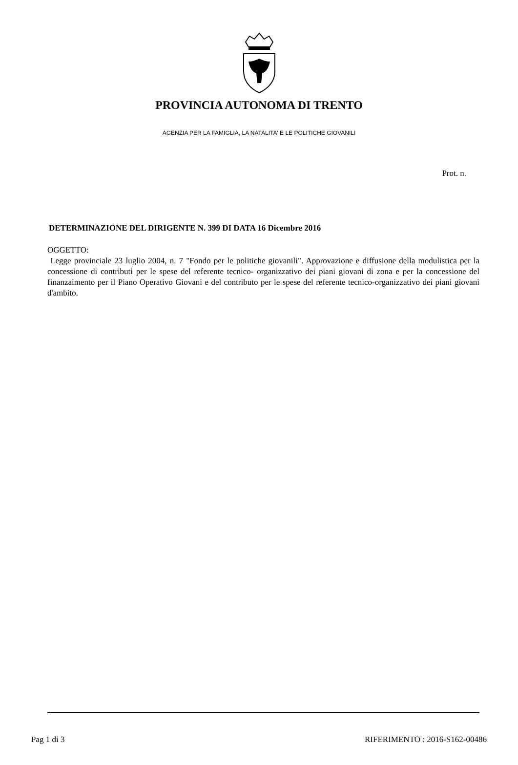PROVINCIA AUTONOMA DI TRENTO
AGENZIA PER LA FAMIGLIA, LA NATALITA' E LE POLITICHE GIOVANILI
Prot. n.
DETERMINAZIONE DEL DIRIGENTE N. 399 DI DATA 16 Dicembre 2016
OGGETTO:
Legge provinciale 23 luglio 2004, n. 7 "Fondo per le politiche giovanili". Approvazione e diffusione della modulistica per la concessione di contributi per le spese del referente tecnico- organizzativo dei piani giovani di zona e per la concessione del finanzaimento per il Piano Operativo Giovani e del contributo per le spese del referente tecnico-organizzativo dei piani giovani d'ambito.
Pag 1 di 3 RIFERIMENTO : 2016-S162-00486